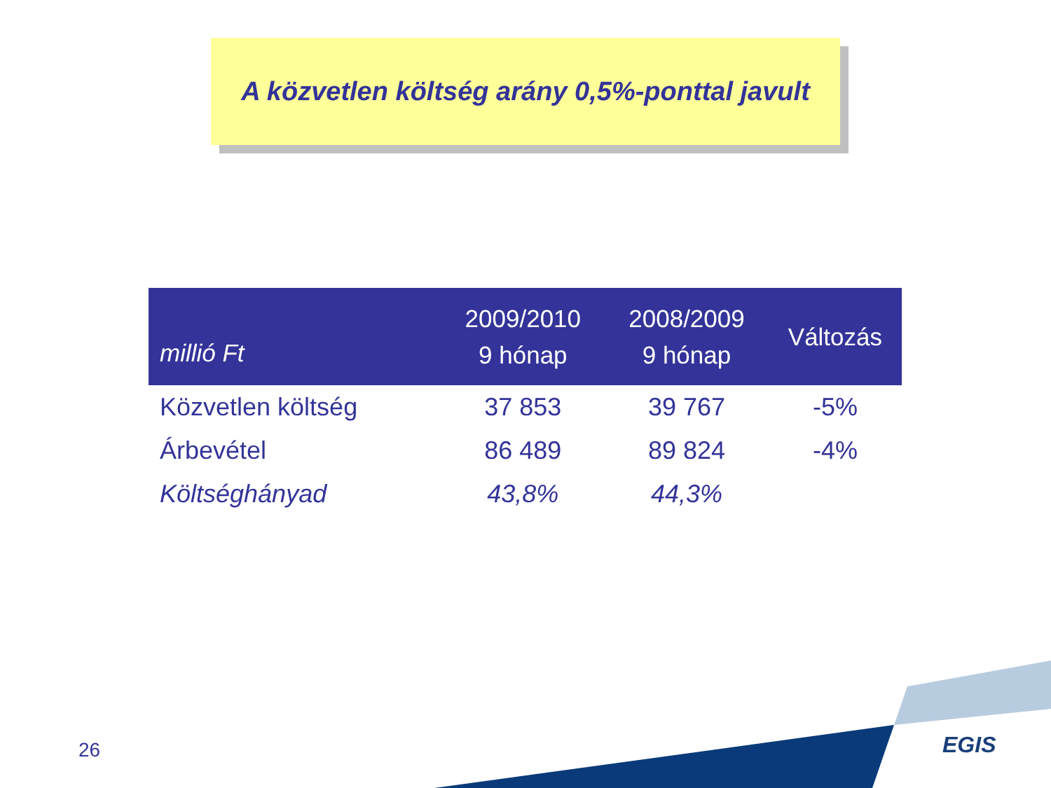A közvetlen költség arány 0,5%-ponttal javult
| millió Ft | 2009/2010 9 hónap | 2008/2009 9 hónap | Változás |
| --- | --- | --- | --- |
| Közvetlen költség | 37 853 | 39 767 | -5% |
| Árbevétel | 86 489 | 89 824 | -4% |
| Költséghányad | 43,8% | 44,3% | |
26 EGIS